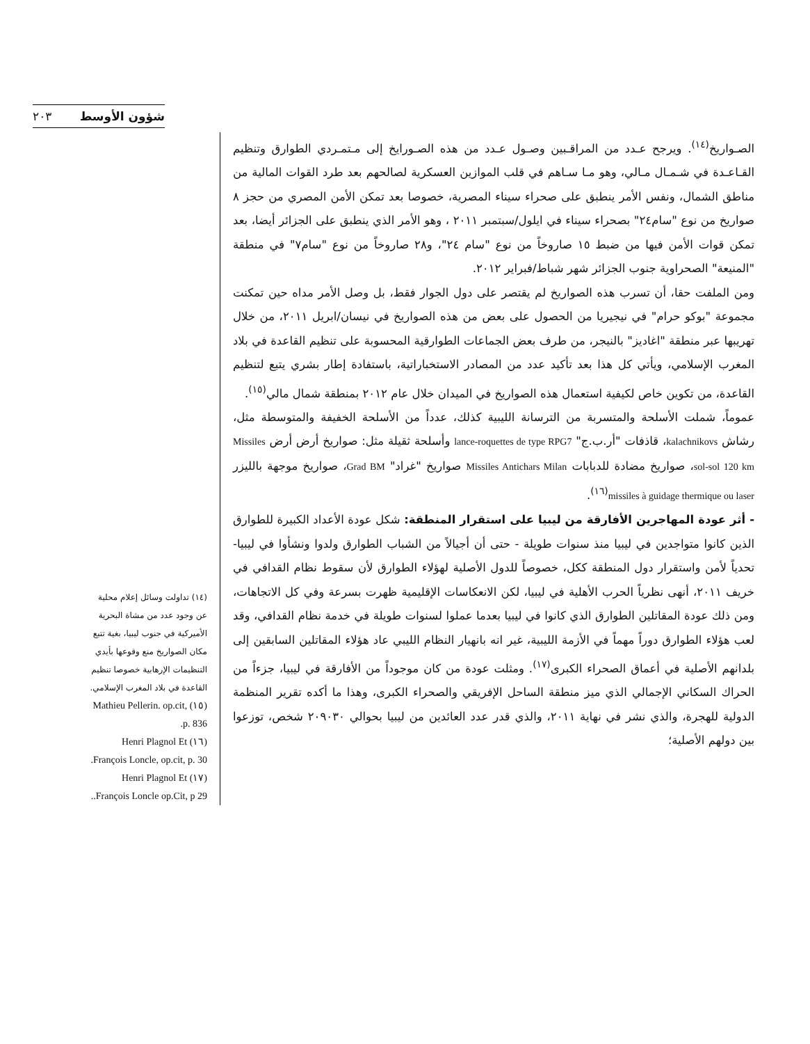٢٠٣ شؤون الأوسط
الصـواريخ<sup>(١٤)</sup>. ويرجح عـدد من المراقـبين وصـول عـدد من هذه الصـورايخ إلى مـتمـردي الطوارق وتنظيم القـاعـدة في شـمـال مـالي، وهو مـا سـاهم في قلب الموازين العسكرية لصالحهم بعد طرد القوات المالية من مناطق الشمال، ونفس الأمر ينطبق على صحراء سيناء المصرية، خصوصا بعد تمكن الأمن المصري من حجز ٨ صواريخ من نوع "سام٢٤" بصحراء سيناء في ايلول/سبتمبر ٢٠١١ ، وهو الأمر الذي ينطبق على الجزائر أيضا، بعد تمكن قوات الأمن فيها من ضبط ١٥ صاروخاً من نوع "سام ٢٤"، و٢٨ صاروخاً من نوع "سام٧" في منطقة "المنيعة" الصحراوية جنوب الجزائر شهر شباط/فبراير ٢٠١٢.
ومن الملفت حقا، أن تسرب هذه الصواريخ لم يقتصر على دول الجوار فقط، بل وصل الأمر مداه حين تمكنت مجموعة "بوكو حرام" في نيجيريا من الحصول على بعض من هذه الصواريخ في نيسان/ابريل ٢٠١١، من خلال تهريبها عبر منطقة "اغاديز" بالنيجر، من طرف بعض الجماعات الطوارقية المحسوبة على تنظيم القاعدة في بلاد المغرب الإسلامي، ويأتي كل هذا بعد تأكيد عدد من المصادر الاستخباراتية، باستفادة إطار بشري يتبع لتنظيم القاعدة، من تكوين خاص لكيفية استعمال هذه الصواريخ في الميدان خلال عام ٢٠١٢ بمنطقة شمال مالي<sup>(١٥)</sup>.
عموماً، شملت الأسلحة والمتسربة من الترسانة الليبية كذلك، عدداً من الأسلحة الخفيفة والمتوسطة مثل، رشاش kalachnikovs، قاذفات "أر.ب.ج" lance-roquettes de type RPG7 وأسلحة ثقيلة مثل: صواريخ أرض أرض Missiles sol-sol 120 km، صواريخ مضادة للدبابات Missiles Antichars Milan صواريخ "غراد" Grad BM، صواريخ موجهة بالليزر missiles à guidage thermique ou laser<sup>(١٦)</sup>.
- أثر عودة المهاجرين الأفارقة من ليبيا على استقرار المنطقة: شكل عودة الأعداد الكبيرة للطوارق الذين كانوا متواجدين في ليبيا منذ سنوات طويلة - حتى أن أجيالاً من الشباب الطوارق ولدوا ونشأوا في ليبيا- تحدياً لأمن واستقرار دول المنطقة ككل، خصوصاً للدول الأصلية لهؤلاء الطوارق لأن سقوط نظام القدافي في خريف ٢٠١١، أنهى نظرياً الحرب الأهلية في ليبيا، لكن الانعكاسات الإقليمية ظهرت بسرعة وفي كل الاتجاهات، ومن ذلك عودة المقاتلين الطوارق الذي كانوا في ليبيا بعدما عملوا لسنوات طويلة في خدمة نظام القدافي، وقد لعب هؤلاء الطوارق دوراً مهماً في الأزمة الليبية، غير انه بانهيار النظام الليبي عاد هؤلاء المقاتلين السابقين إلى بلدانهم الأصلية في أعماق الصحراء الكبرى<sup>(١٧)</sup>. ومثلت عودة من كان موجوداً من الأفارقة في ليبيا، جزءاً من الحراك السكاني الإجمالي الذي ميز منطقة الساحل الإفريقي والصحراء الكبرى، وهذا ما أكده تقرير المنظمة الدولية للهجرة، والذي نشر في نهاية ٢٠١١، والذي قدر عدد العائدين من ليبيا بحوالي ٢٠٩٠٣٠ شخص، توزعوا بين دولهم الأصلية؛
(١٤) تداولت وسائل إعلام محلية عن وجود عدد من مشاة البحرية الأميركية في جنوب ليبيا، بغية تتبع مكان الصواريخ منع وقوعها بأيدي التنظيمات الإرهابية خصوصا تنظيم القاعدة في بلاد المغرب الإسلامي.
(١٥) Mathieu Pellerin. op.cit, p. 836.
(١٦) Henri Plagnol Et François Loncle, op.cit, p. 30.
(١٧) Henri Plagnol Et François Loncle op.Cit, p 29..